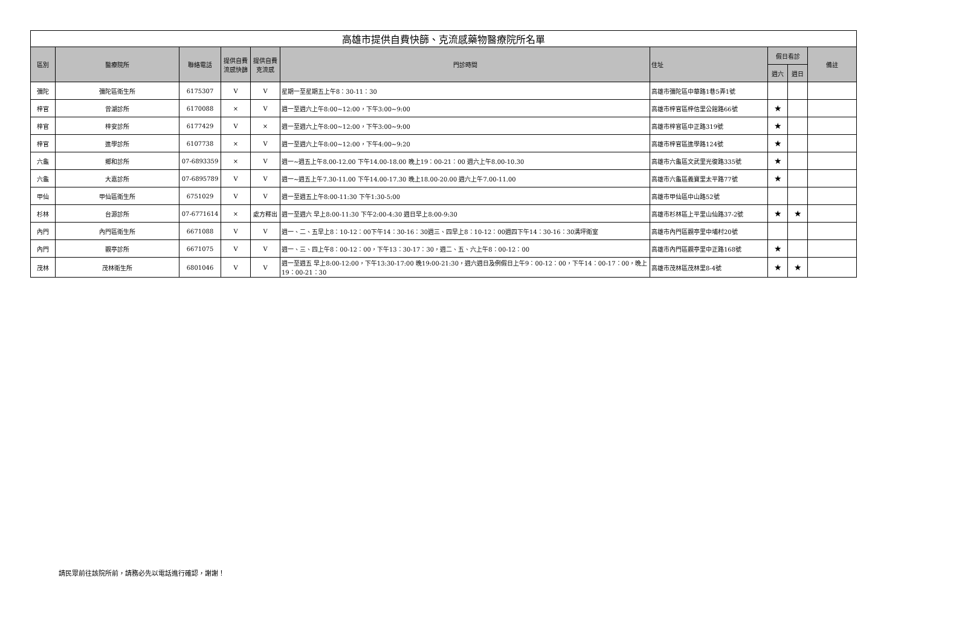| 高雄市提供自費快篩、克流感藥物醫療院所名單 | | | | | | | | | |
| 區別 | 醫療院所 | 聯絡電話 | 提供自費流感快篩 | 提供自費克流感 | 門診時間 | 住址 | 假日看診 | | 備註 |
| | | | | | | | 週六 | 週日 | |
| 彌陀 | 彌陀區衛生所 | 6175307 | V | V | 星期一至星期五上午8：30-11：30 | 高雄市彌陀區中華路1巷5弄1號 | | | |
| 梓官 | 曾湖診所 | 6170088 | × | V | 週一至週六上午8:00~12:00，下午3:00~9:00 | 高雄市梓官區梓信里公館路66號 | ★ | | |
| 梓官 | 梓安診所 | 6177429 | V | × | 週一至週六上午8:00~12:00，下午3:00~9:00 | 高雄市梓官區中正路319號 | ★ | | |
| 梓官 | 進學診所 | 6107738 | × | V | 週一至週六上午8:00~12:00，下午4:00~9:20 | 高雄市梓官區進學路124號 | ★ | | |
| 六龜 | 鄉和診所 | 07-6893359 | × | V | 週一~週五上午8.00-12.00 下午14.00-18.00 晚上19：00-21：00 週六上午8.00-10.30 | 高雄市六龜區文武里光復路335號 | ★ | | |
| 六龜 | 大嘉診所 | 07-6895789 | V | V | 週一~週五上午7.30-11.00 下午14.00-17.30 晚上18.00-20.00 週六上午7.00-11.00 | 高雄市六龜區義寶里太平路77號 | ★ | | |
| 甲仙 | 甲仙區衛生所 | 6751029 | V | V | 週一至週五上午8:00-11:30 下午1:30-5:00 | 高雄市甲仙區中山路52號 | | | |
| 杉林 | 台源診所 | 07-6771614 | × | 處方釋出 | 週一至週六 早上8:00-11:30 下午2:00-4:30 週日早上8:00-9:30 | 高雄市杉林區上平里山仙路37-2號 | ★ | ★ | |
| 內門 | 內門區衛生所 | 6671088 | V | V | 週一、二、五早上8：10-12：00下午14：30-16：30週三、四早上8：10-12：00週四下午14：30-16：30溝坪衛室 | 高雄市內門區觀亭里中埔村20號 | | | |
| 內門 | 觀亭診所 | 6671075 | V | V | 週一、三、四上午8：00-12：00，下午13：30-17：30，週二、五、六上午8：00-12：00 | 高雄市內門區觀亭里中正路168號 | ★ | | |
| 茂林 | 茂林衛生所 | 6801046 | V | V | 週一至週五 早上8:00-12:00，下午13:30-17:00 晚19:00-21:30，週六週日及例假日上午9：00-12：00，下午14：00-17：00，晚上19：00-21：30 | 高雄市茂林區茂林里8-4號 | ★ | ★ | |
請民眾前往該院所前，請務必先以電話進行確認，謝謝！